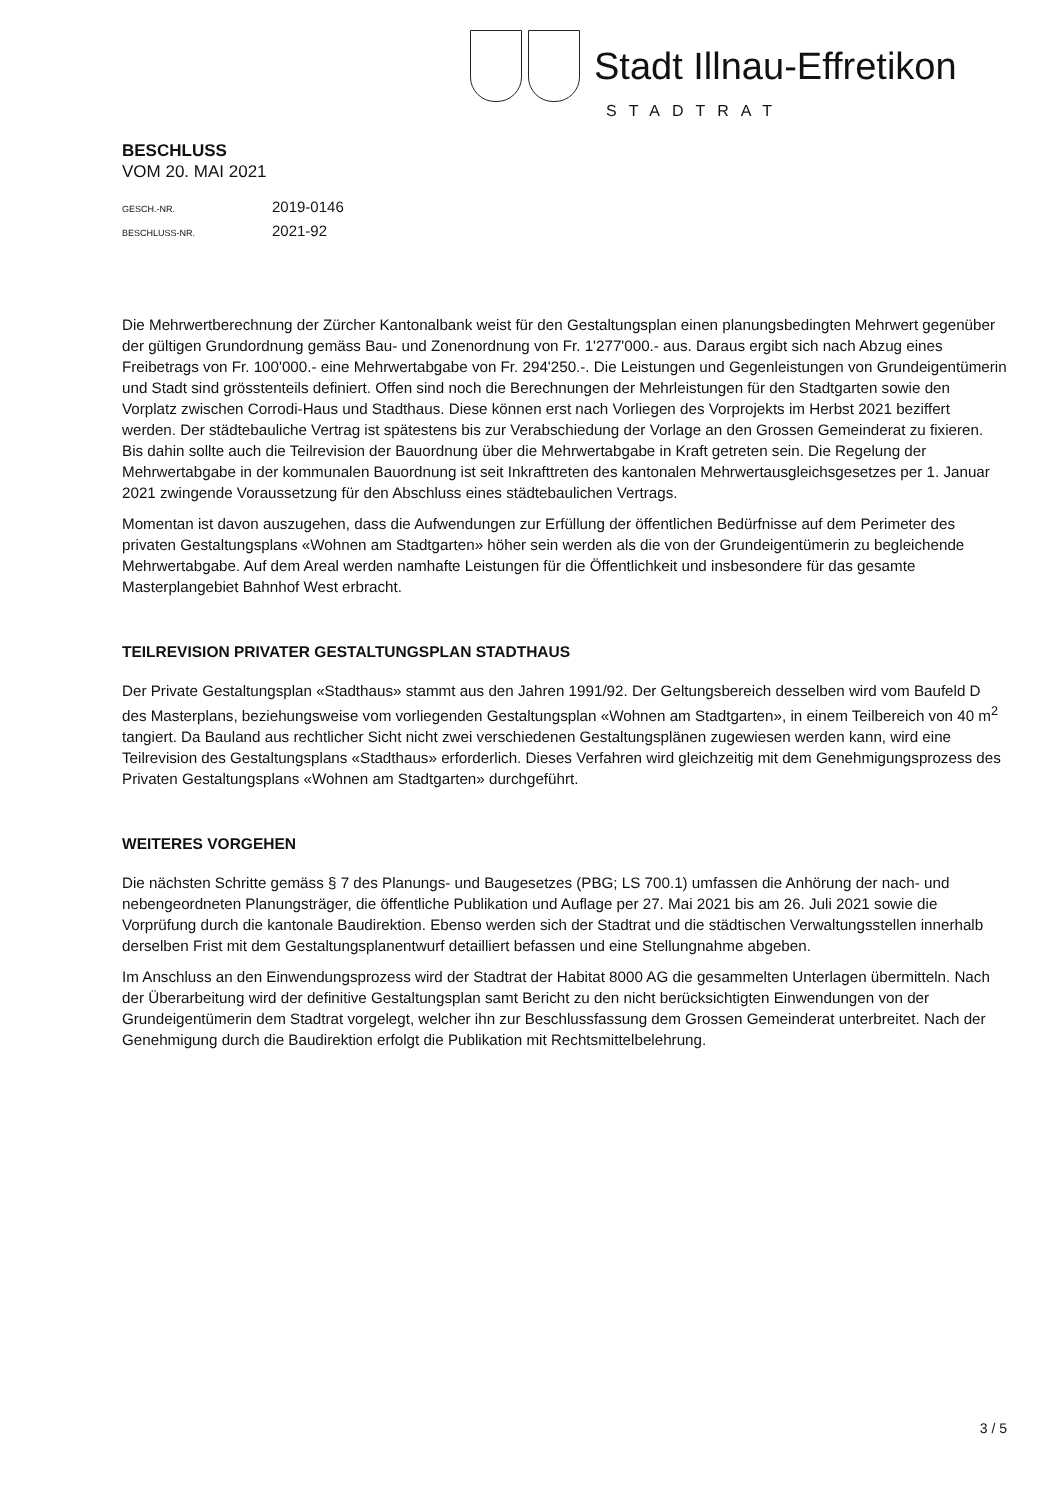Stadt Illnau-Effretikon
STADTRAT
BESCHLUSS
VOM 20. MAI 2021
GESCH.-NR. 2019-0146
BESCHLUSS-NR. 2021-92
Die Mehrwertberechnung der Zürcher Kantonalbank weist für den Gestaltungsplan einen planungsbedingten Mehrwert gegenüber der gültigen Grundordnung gemäss Bau- und Zonenordnung von Fr. 1'277'000.- aus. Daraus ergibt sich nach Abzug eines Freibetrags von Fr. 100'000.- eine Mehrwertabgabe von Fr. 294'250.-. Die Leistungen und Gegenleistungen von Grundeigentümerin und Stadt sind grösstenteils definiert. Offen sind noch die Berechnungen der Mehrleistungen für den Stadtgarten sowie den Vorplatz zwischen Corrodi-Haus und Stadthaus. Diese können erst nach Vorliegen des Vorprojekts im Herbst 2021 beziffert werden. Der städtebauliche Vertrag ist spätestens bis zur Verabschiedung der Vorlage an den Grossen Gemeinderat zu fixieren. Bis dahin sollte auch die Teilrevision der Bauordnung über die Mehrwertabgabe in Kraft getreten sein. Die Regelung der Mehrwertabgabe in der kommunalen Bauordnung ist seit Inkrafttreten des kantonalen Mehrwertausgleichsgesetzes per 1. Januar 2021 zwingende Voraussetzung für den Abschluss eines städtebaulichen Vertrags.
Momentan ist davon auszugehen, dass die Aufwendungen zur Erfüllung der öffentlichen Bedürfnisse auf dem Perimeter des privaten Gestaltungsplans «Wohnen am Stadtgarten» höher sein werden als die von der Grundeigentümerin zu begleichende Mehrwertabgabe. Auf dem Areal werden namhafte Leistungen für die Öffentlichkeit und insbesondere für das gesamte Masterplangebiet Bahnhof West erbracht.
TEILREVISION PRIVATER GESTALTUNGSPLAN STADTHAUS
Der Private Gestaltungsplan «Stadthaus» stammt aus den Jahren 1991/92. Der Geltungsbereich desselben wird vom Baufeld D des Masterplans, beziehungsweise vom vorliegenden Gestaltungsplan «Wohnen am Stadtgarten», in einem Teilbereich von 40 m<sup>2</sup> tangiert. Da Bauland aus rechtlicher Sicht nicht zwei verschiedenen Gestaltungsplänen zugewiesen werden kann, wird eine Teilrevision des Gestaltungsplans «Stadthaus» erforderlich. Dieses Verfahren wird gleichzeitig mit dem Genehmigungsprozess des Privaten Gestaltungsplans «Wohnen am Stadtgarten» durchgeführt.
WEITERES VORGEHEN
Die nächsten Schritte gemäss § 7 des Planungs- und Baugesetzes (PBG; LS 700.1) umfassen die Anhörung der nach- und nebengeordneten Planungsträger, die öffentliche Publikation und Auflage per 27. Mai 2021 bis am 26. Juli 2021 sowie die Vorprüfung durch die kantonale Baudirektion. Ebenso werden sich der Stadtrat und die städtischen Verwaltungsstellen innerhalb derselben Frist mit dem Gestaltungsplanentwurf detailliert befassen und eine Stellungnahme abgeben.
Im Anschluss an den Einwendungsprozess wird der Stadtrat der Habitat 8000 AG die gesammelten Unterlagen übermitteln. Nach der Überarbeitung wird der definitive Gestaltungsplan samt Bericht zu den nicht berücksichtigten Einwendungen von der Grundeigentümerin dem Stadtrat vorgelegt, welcher ihn zur Beschlussfassung dem Grossen Gemeinderat unterbreitet. Nach der Genehmigung durch die Baudirektion erfolgt die Publikation mit Rechtsmittelbelehrung.
3 / 5